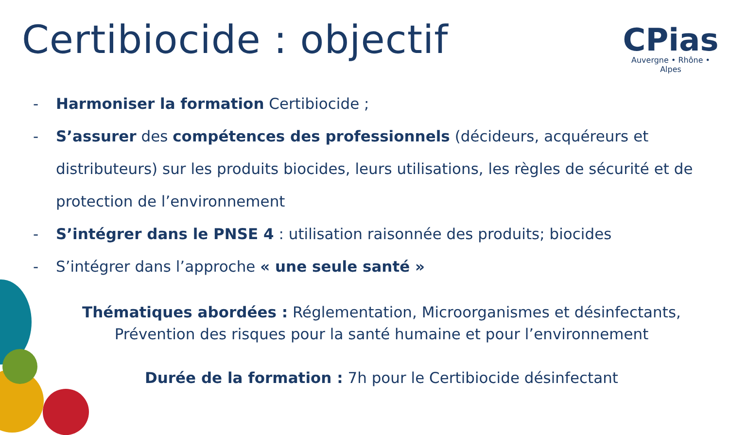Certibiocide : objectif
CPias
Auvergne • Rhône • Alpes
- Harmoniser la formation Certibiocide ;
- S’assurer des compétences des professionnels (décideurs, acquéreurs et distributeurs) sur les produits biocides, leurs utilisations, les règles de sécurité et de protection de l’environnement
- S’intégrer dans le PNSE 4 : utilisation raisonnée des produits; biocides
- S’intégrer dans l’approche « une seule santé »
Thématiques abordées : Réglementation, Microorganismes et désinfectants, Prévention des risques pour la santé humaine et pour l’environnement
Durée de la formation : 7h pour le Certibiocide désinfectant